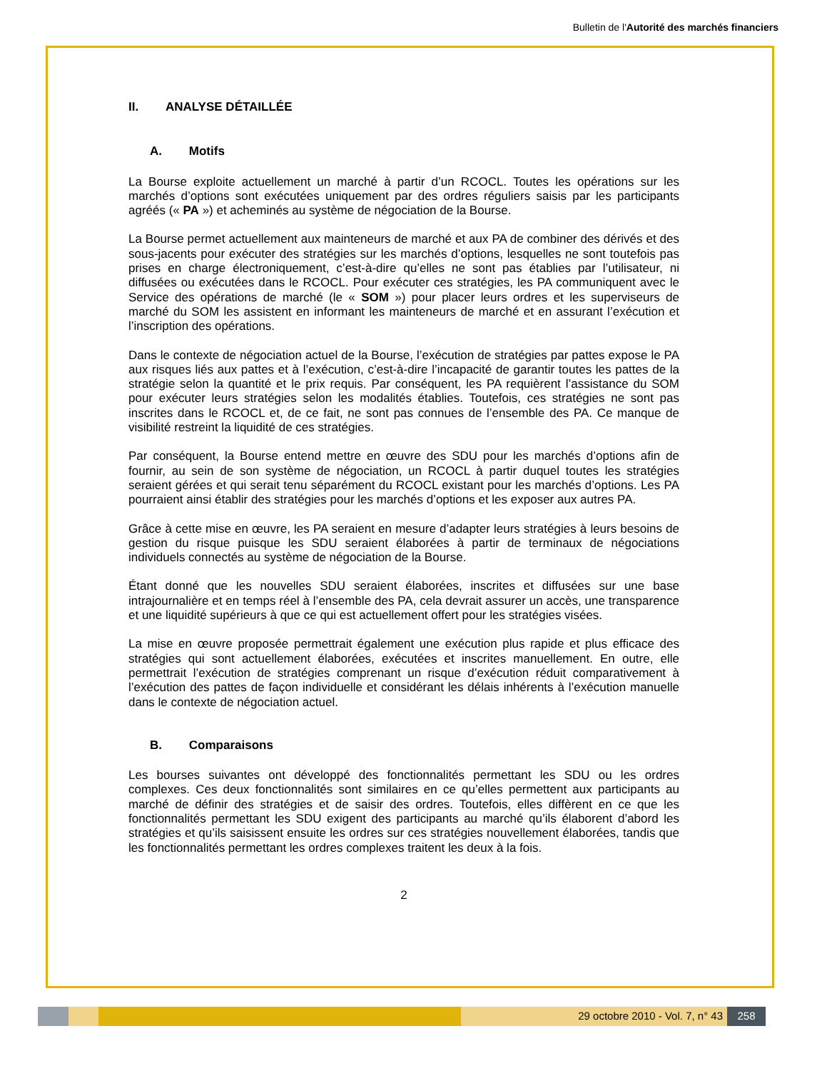Bulletin de l'Autorité des marchés financiers
II. ANALYSE DÉTAILLÉE
A. Motifs
La Bourse exploite actuellement un marché à partir d’un RCOCL. Toutes les opérations sur les marchés d’options sont exécutées uniquement par des ordres réguliers saisis par les participants agréés (« PA ») et acheminés au système de négociation de la Bourse.
La Bourse permet actuellement aux mainteneurs de marché et aux PA de combiner des dérivés et des sous-jacents pour exécuter des stratégies sur les marchés d’options, lesquelles ne sont toutefois pas prises en charge électroniquement, c’est-à-dire qu’elles ne sont pas établies par l’utilisateur, ni diffusées ou exécutées dans le RCOCL. Pour exécuter ces stratégies, les PA communiquent avec le Service des opérations de marché (le « SOM ») pour placer leurs ordres et les superviseurs de marché du SOM les assistent en informant les mainteneurs de marché et en assurant l’exécution et l’inscription des opérations.
Dans le contexte de négociation actuel de la Bourse, l’exécution de stratégies par pattes expose le PA aux risques liés aux pattes et à l’exécution, c’est-à-dire l’incapacité de garantir toutes les pattes de la stratégie selon la quantité et le prix requis. Par conséquent, les PA requièrent l’assistance du SOM pour exécuter leurs stratégies selon les modalités établies. Toutefois, ces stratégies ne sont pas inscrites dans le RCOCL et, de ce fait, ne sont pas connues de l’ensemble des PA. Ce manque de visibilité restreint la liquidité de ces stratégies.
Par conséquent, la Bourse entend mettre en œuvre des SDU pour les marchés d’options afin de fournir, au sein de son système de négociation, un RCOCL à partir duquel toutes les stratégies seraient gérées et qui serait tenu séparément du RCOCL existant pour les marchés d’options. Les PA pourraient ainsi établir des stratégies pour les marchés d’options et les exposer aux autres PA.
Grâce à cette mise en œuvre, les PA seraient en mesure d’adapter leurs stratégies à leurs besoins de gestion du risque puisque les SDU seraient élaborées à partir de terminaux de négociations individuels connectés au système de négociation de la Bourse.
Étant donné que les nouvelles SDU seraient élaborées, inscrites et diffusées sur une base intrajournalière et en temps réel à l’ensemble des PA, cela devrait assurer un accès, une transparence et une liquidité supérieurs à que ce qui est actuellement offert pour les stratégies visées.
La mise en œuvre proposée permettrait également une exécution plus rapide et plus efficace des stratégies qui sont actuellement élaborées, exécutées et inscrites manuellement. En outre, elle permettrait l’exécution de stratégies comprenant un risque d’exécution réduit comparativement à l’exécution des pattes de façon individuelle et considérant les délais inhérents à l’exécution manuelle dans le contexte de négociation actuel.
B. Comparaisons
Les bourses suivantes ont développé des fonctionnalités permettant les SDU ou les ordres complexes. Ces deux fonctionnalités sont similaires en ce qu’elles permettent aux participants au marché de définir des stratégies et de saisir des ordres. Toutefois, elles diffèrent en ce que les fonctionnalités permettant les SDU exigent des participants au marché qu’ils élaborent d’abord les stratégies et qu’ils saisissent ensuite les ordres sur ces stratégies nouvellement élaborées, tandis que les fonctionnalités permettant les ordres complexes traitent les deux à la fois.
2
29 octobre 2010 - Vol. 7, n° 43
258